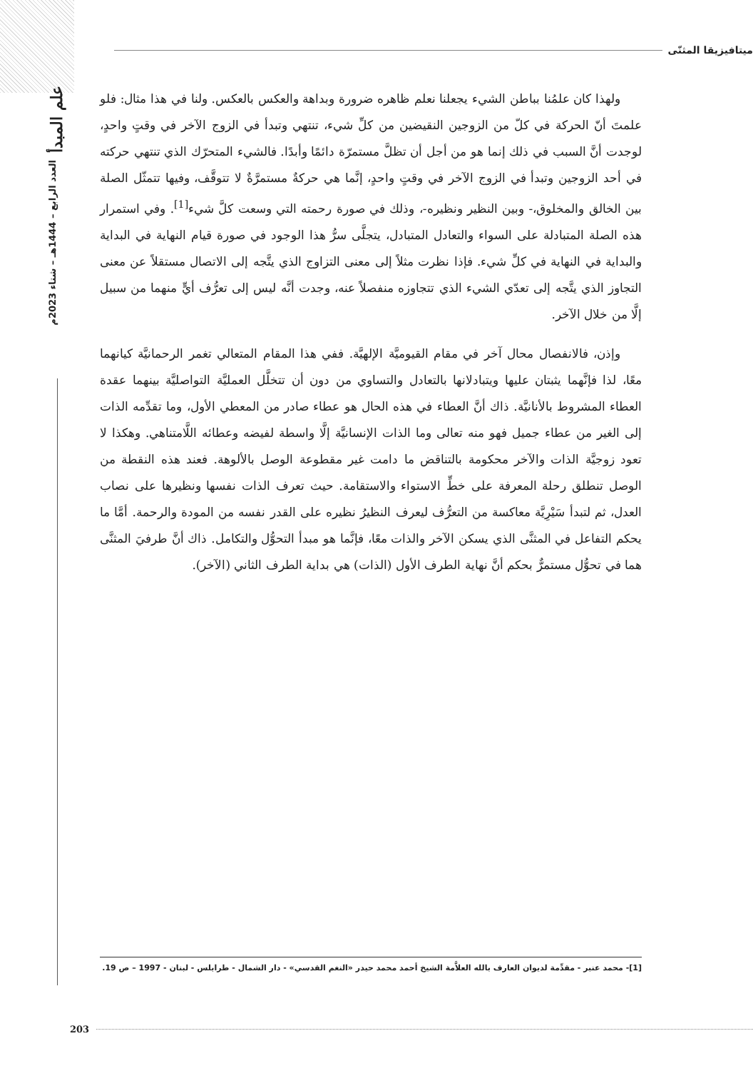علم المبدأ
العدد الرابع – 1444هـ – شتاء 2023م
ميتافيزيقا المثنّى
ولهذا كان علمُنا بباطن الشيء يجعلنا نعلم ظاهره ضرورة وبداهة والعكس بالعكس. ولنا في هذا مثال: فلو علمتَ أنّ الحركة في كلّ من الزوجين النقيضين من كلِّ شيء، تنتهي وتبدأ في الزوج الآخر في وقتٍ واحدٍ، لوجدت أنَّ السبب في ذلك إنما هو من أجل أن تظلَّ مستمرّة دائمًا وأبدًا. فالشيء المتحرّك الذي تنتهي حركته في أحد الزوجين وتبدأ في الزوج الآخر في وقتٍ واحدٍ، إنَّما هي حركةٌ مستمرَّةٌ لا تتوقَّف، وفيها تتمثّل الصلة بين الخالق والمخلوق،- وبين النظير ونظيره-، وذلك في صورة رحمته التي وسعت كلَّ شيء<sup>[1]</sup>. وفي استمرار هذه الصلة المتبادلة على السواء والتعادل المتبادل، يتجلَّى سرُّ هذا الوجود في صورة قيام النهاية في البداية والبداية في النهاية في كلِّ شيء. فإذا نظرت مثلاً إلى معنى التزاوج الذي يتَّجه إلى الاتصال مستقلاً عن معنى التجاوز الذي يتَّجه إلى تعدّي الشيء الذي تتجاوزه منفصلاً عنه، وجدت أنَّه ليس إلى تعرُّف أيٍّ منهما من سبيل إلَّا من خلال الآخر.
وإذن، فالانفصال محال آخر في مقام القيوميَّة الإلهيَّة. ففي هذا المقام المتعالي تغمر الرحمانيَّة كيانهما معًا، لذا فإنَّهما يثبتان عليها ويتبادلانها بالتعادل والتساوي من دون أن تتخلَّل العمليَّة التواصليَّة بينهما عقدة العطاء المشروط بالأنانيَّة. ذاك أنَّ العطاء في هذه الحال هو عطاء صادر من المعطي الأول، وما تقدِّمه الذات إلى الغير من عطاء جميل فهو منه تعالى وما الذات الإنسانيَّة إلَّا واسطة لفيضه وعطائه اللَّامتناهي. وهكذا لا تعود زوجيَّة الذات والآخر محكومة بالتناقض ما دامت غير مقطوعة الوصل بالألوهة. فعند هذه النقطة من الوصل تنطلق رحلة المعرفة على خطِّ الاستواء والاستقامة. حيث تعرف الذات نفسها ونظيرها على نصاب العدل، ثم لتبدأ سَيْرِيَّة معاكسة من التعرُّف ليعرف النظيرُ نظيره على القدر نفسه من المودة والرحمة. أمَّا ما يحكم التفاعل في المثنَّى الذي يسكن الآخر والذات معًا، فإنَّما هو مبدأ التحوُّل والتكامل. ذاك أنَّ طرفيَ المثنَّى هما في تحوُّل مستمرٌّ بحكم أنَّ نهاية الطرف الأول (الذات) هي بداية الطرف الثاني (الآخر).
[1]- محمد عنبر - مقدِّمة لديوان العارف بالله العلاَّمة الشيخ أحمد محمد حيدر «النغم القدسي» - دار الشمال - طرابلس - لبنان - 1997 – ص 19.
203